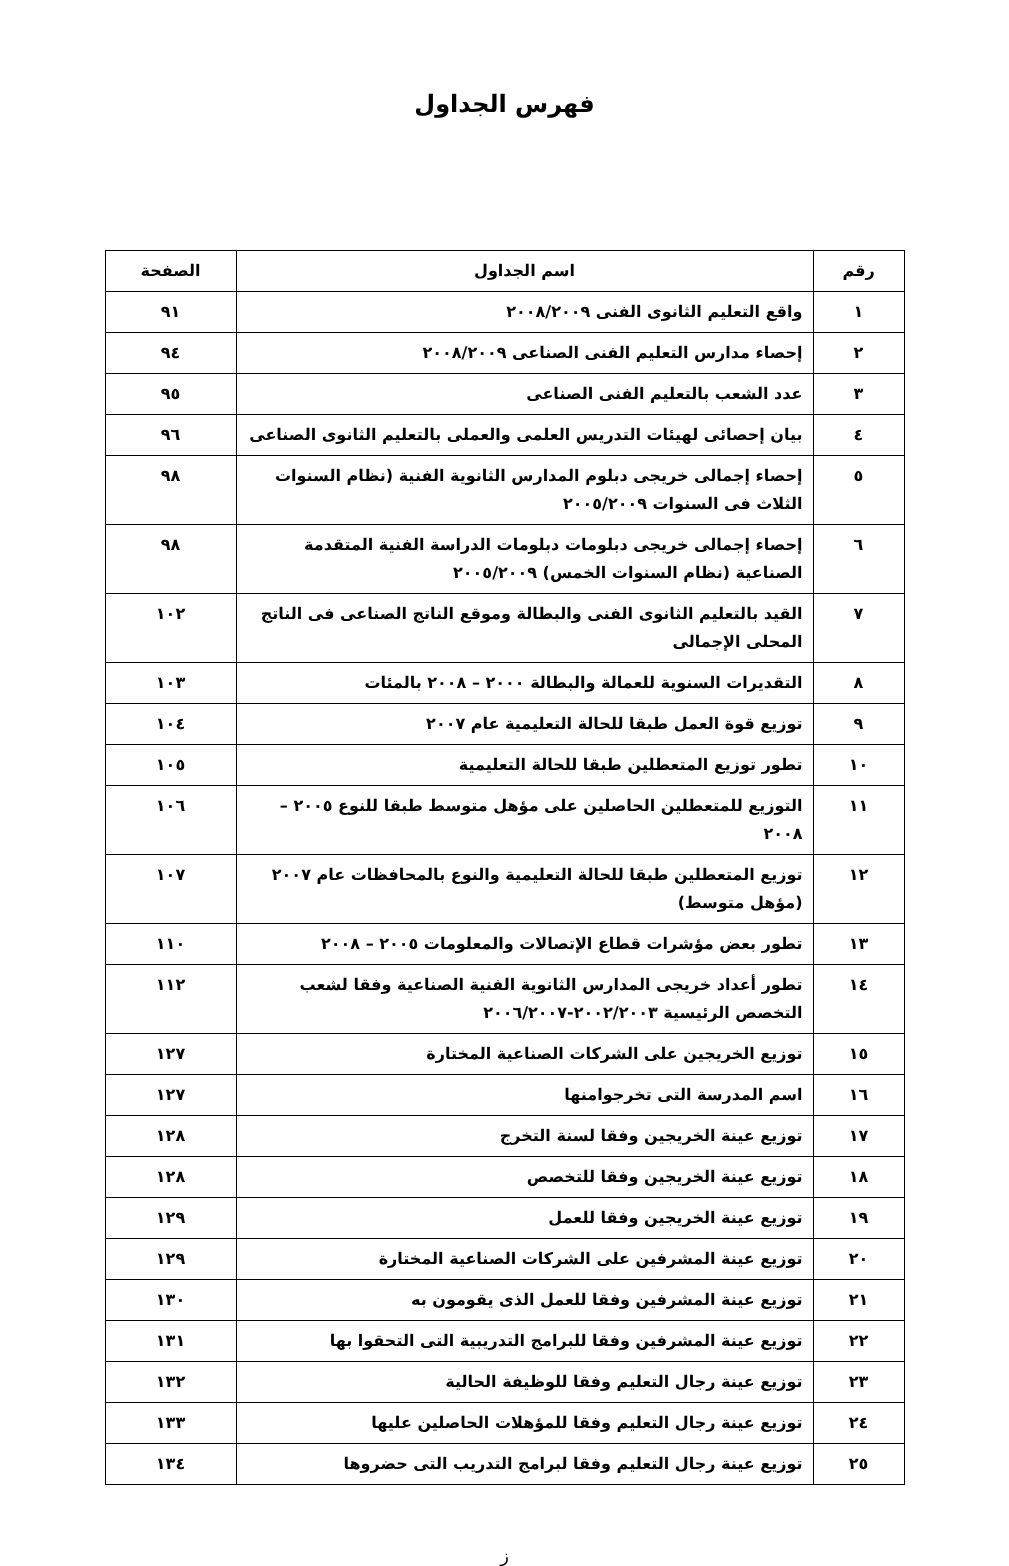فهرس الجداول
| رقم | اسم الجداول | الصفحة |
| --- | --- | --- |
| ١ | واقع التعليم الثانوى الفنى ٢٠٠٨/٢٠٠٩ | ٩١ |
| ٢ | إحصاء مدارس التعليم الفنى الصناعى ٢٠٠٨/٢٠٠٩ | ٩٤ |
| ٣ | عدد الشعب بالتعليم الفنى الصناعى | ٩٥ |
| ٤ | بيان إحصائى لهيئات التدريس العلمى والعملى بالتعليم الثانوى الصناعى | ٩٦ |
| ٥ | إحصاء إجمالى خريجى دبلوم المدارس الثانوية الفنية (نظام السنوات الثلاث فى السنوات ٢٠٠٥/٢٠٠٩ | ٩٨ |
| ٦ | إحصاء إجمالى خريجى دبلومات دبلومات الدراسة الفنية المتقدمة الصناعية (نظام السنوات الخمس) ٢٠٠٥/٢٠٠٩ | ٩٨ |
| ٧ | القيد بالتعليم الثانوى الفنى والبطالة وموقع الناتج الصناعى فى الناتج المحلى الإجمالى | ١٠٢ |
| ٨ | التقديرات السنوية للعمالة والبطالة ٢٠٠٠ – ٢٠٠٨ بالمئات | ١٠٣ |
| ٩ | توزيع قوة العمل طبقا للحالة التعليمية عام ٢٠٠٧ | ١٠٤ |
| ١٠ | تطور توزيع المتعطلين طبقا للحالة التعليمية | ١٠٥ |
| ١١ | التوزيع للمتعطلين الحاصلين على مؤهل متوسط طبقا للنوع ٢٠٠٥ – ٢٠٠٨ | ١٠٦ |
| ١٢ | توزيع المتعطلين طبقا للحالة التعليمية والنوع بالمحافظات عام ٢٠٠٧ (مؤهل متوسط) | ١٠٧ |
| ١٣ | تطور بعض مؤشرات قطاع الإتصالات والمعلومات ٢٠٠٥ – ٢٠٠٨ | ١١٠ |
| ١٤ | تطور أعداد خريجى المدارس الثانوية الفنية الصناعية وفقا لشعب التخصص الرئيسية ٢٠٠٢/٢٠٠٣-٢٠٠٦/٢٠٠٧ | ١١٢ |
| ١٥ | توزيع الخريجين على الشركات الصناعية المختارة | ١٢٧ |
| ١٦ | اسم المدرسة التى تخرجوامنها | ١٢٧ |
| ١٧ | توزيع عينة الخريجين وفقا لسنة التخرج | ١٢٨ |
| ١٨ | توزيع عينة الخريجين وفقا للتخصص | ١٢٨ |
| ١٩ | توزيع عينة الخريجين وفقا للعمل | ١٢٩ |
| ٢٠ | توزيع عينة المشرفين على الشركات الصناعية المختارة | ١٢٩ |
| ٢١ | توزيع عينة المشرفين وفقا للعمل الذى يقومون به | ١٣٠ |
| ٢٢ | توزيع عينة المشرفين وفقا للبرامج التدريبية التى التحقوا بها | ١٣١ |
| ٢٣ | توزيع عينة رجال التعليم وفقا للوظيفة الحالية | ١٣٢ |
| ٢٤ | توزيع عينة رجال التعليم وفقا للمؤهلات الحاصلين عليها | ١٣٣ |
| ٢٥ | توزيع عينة رجال التعليم وفقا لبرامج التدريب التى حضروها | ١٣٤ |
ز